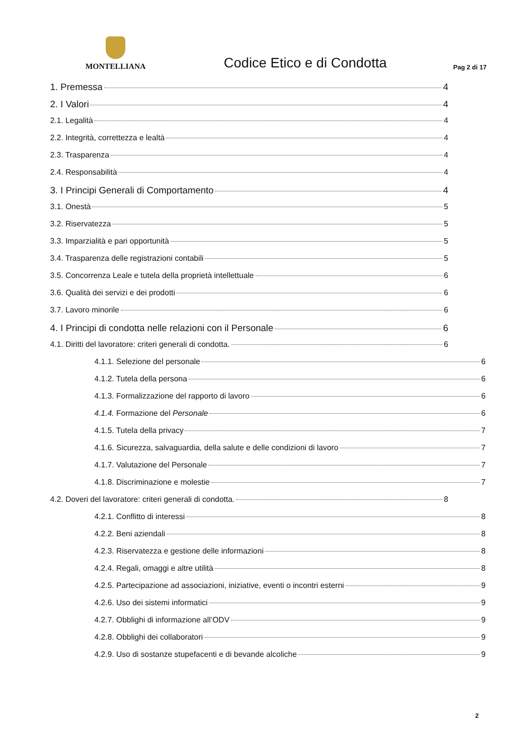MONTELLIANA
Codice Etico e di Condotta
Pag 2 di 17
1. Premessa 4
2. I Valori 4
2.1. Legalità 4
2.2. Integrità, correttezza e lealtà 4
2.3. Trasparenza 4
2.4. Responsabilità 4
3. I Principi Generali di Comportamento 4
3.1. Onestà 5
3.2. Riservatezza 5
3.3. Imparzialità e pari opportunità 5
3.4. Trasparenza delle registrazioni contabili 5
3.5. Concorrenza Leale e tutela della proprietà intellettuale 6
3.6. Qualità dei servizi e dei prodotti 6
3.7. Lavoro minorile 6
4. I Principi di condotta nelle relazioni con il Personale 6
4.1. Diritti del lavoratore: criteri generali di condotta. 6
4.1.1. Selezione del personale 6
4.1.2. Tutela della persona 6
4.1.3. Formalizzazione del rapporto di lavoro 6
4.1.4. Formazione del Personale 6
4.1.5. Tutela della privacy 7
4.1.6. Sicurezza, salvaguardia, della salute e delle condizioni di lavoro 7
4.1.7. Valutazione del Personale 7
4.1.8. Discriminazione e molestie 7
4.2. Doveri del lavoratore: criteri generali di condotta. 8
4.2.1. Conflitto di interessi 8
4.2.2. Beni aziendali 8
4.2.3. Riservatezza e gestione delle informazioni 8
4.2.4. Regali, omaggi e altre utilità 8
4.2.5. Partecipazione ad associazioni, iniziative, eventi o incontri esterni 9
4.2.6. Uso dei sistemi informatici 9
4.2.7. Obblighi di informazione all’ODV 9
4.2.8. Obblighi dei collaboratori 9
4.2.9. Uso di sostanze stupefacenti e di bevande alcoliche 9
2